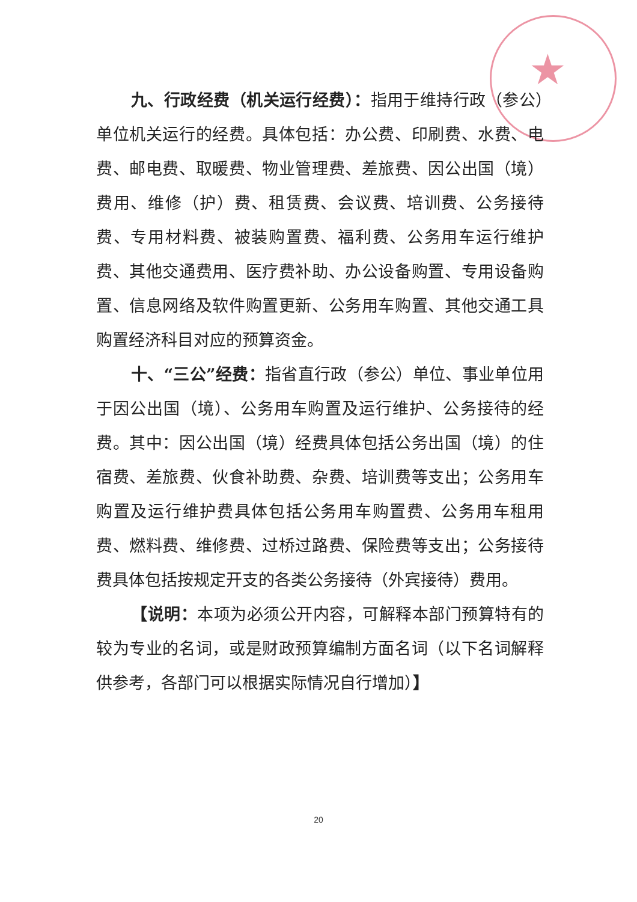★
九、行政经费（机关运行经费）：指用于维持行政（参公）单位机关运行的经费。具体包括：办公费、印刷费、水费、电费、邮电费、取暖费、物业管理费、差旅费、因公出国（境）费用、维修（护）费、租赁费、会议费、培训费、公务接待费、专用材料费、被装购置费、福利费、公务用车运行维护费、其他交通费用、医疗费补助、办公设备购置、专用设备购置、信息网络及软件购置更新、公务用车购置、其他交通工具购置经济科目对应的预算资金。
十、“三公”经费：指省直行政（参公）单位、事业单位用于因公出国（境）、公务用车购置及运行维护、公务接待的经费。其中：因公出国（境）经费具体包括公务出国（境）的住宿费、差旅费、伙食补助费、杂费、培训费等支出；公务用车购置及运行维护费具体包括公务用车购置费、公务用车租用费、燃料费、维修费、过桥过路费、保险费等支出；公务接待费具体包括按规定开支的各类公务接待（外宾接待）费用。
【说明：本项为必须公开内容，可解释本部门预算特有的较为专业的名词，或是财政预算编制方面名词（以下名词解释供参考，各部门可以根据实际情况自行增加）】
20